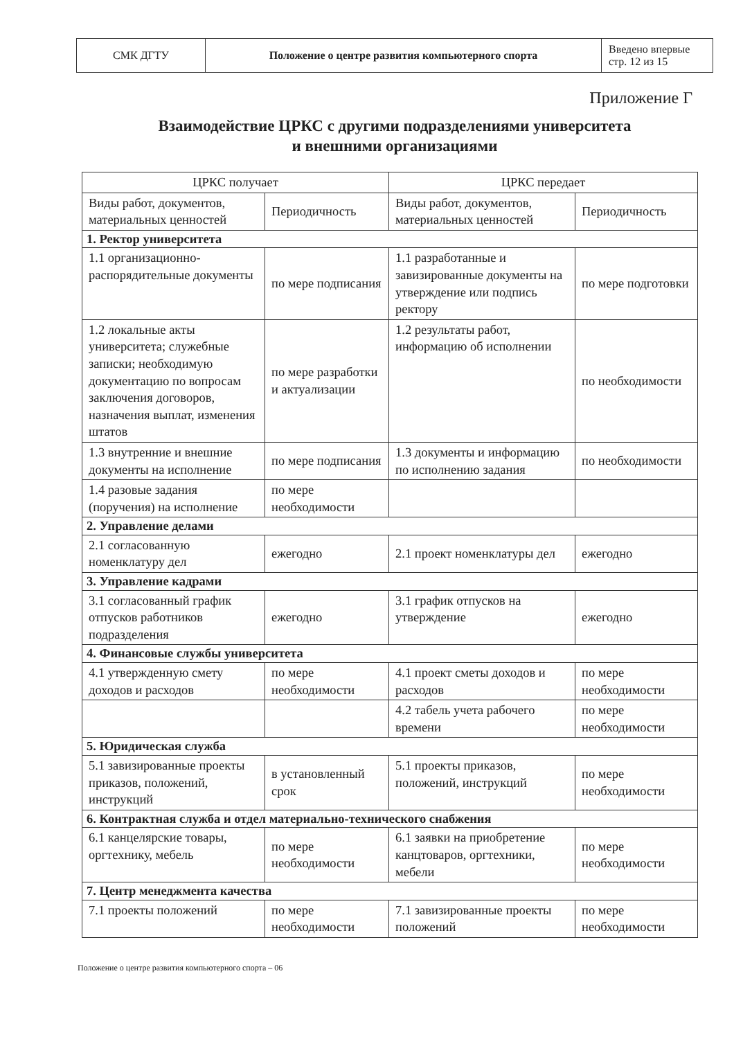| СМК ДГТУ | Положение о центре развития компьютерного спорта | Введено впервые стр. 12 из 15 |
Приложение Г
Взаимодействие ЦРКС с другими подразделениями университета
и внешними организациями
| ЦРКС получает | | ЦРКС передает | |
| --- | --- | --- | --- |
| Виды работ, документов, материальных ценностей | Периодичность | Виды работ, документов, материальных ценностей | Периодичность |
| 1. Ректор университета | | | |
| 1.1 организационно-распорядительные документы | по мере подписания | 1.1 разработанные и завизированные документы на утверждение или подпись ректору | по мере подготовки |
| 1.2 локальные акты университета; служебные записки; необходимую документацию по вопросам заключения договоров, назначения выплат, изменения штатов | по мере разработки и актуализации | 1.2 результаты работ, информацию об исполнении | по необходимости |
| 1.3 внутренние и внешние документы на исполнение | по мере подписания | 1.3 документы и информацию по исполнению задания | по необходимости |
| 1.4 разовые задания (поручения) на исполнение | по мере необходимости | | |
| 2. Управление делами | | | |
| 2.1 согласованную номенклатуру дел | ежегодно | 2.1 проект номенклатуры дел | ежегодно |
| 3. Управление кадрами | | | |
| 3.1 согласованный график отпусков работников подразделения | ежегодно | 3.1 график отпусков на утверждение | ежегодно |
| 4. Финансовые службы университета | | | |
| 4.1 утвержденную смету доходов и расходов | по мере необходимости | 4.1 проект сметы доходов и расходов | по мере необходимости |
| | | 4.2 табель учета рабочего времени | по мере необходимости |
| 5. Юридическая служба | | | |
| 5.1 завизированные проекты приказов, положений, инструкций | в установленный срок | 5.1 проекты приказов, положений, инструкций | по мере необходимости |
| 6. Контрактная служба и отдел материально-технического снабжения | | | |
| 6.1 канцелярские товары, оргтехнику, мебель | по мере необходимости | 6.1 заявки на приобретение канцтоваров, оргтехники, мебели | по мере необходимости |
| 7. Центр менеджмента качества | | | |
| 7.1 проекты положений | по мере необходимости | 7.1 завизированные проекты положений | по мере необходимости |
Положение о центре развития компьютерного спорта – 06